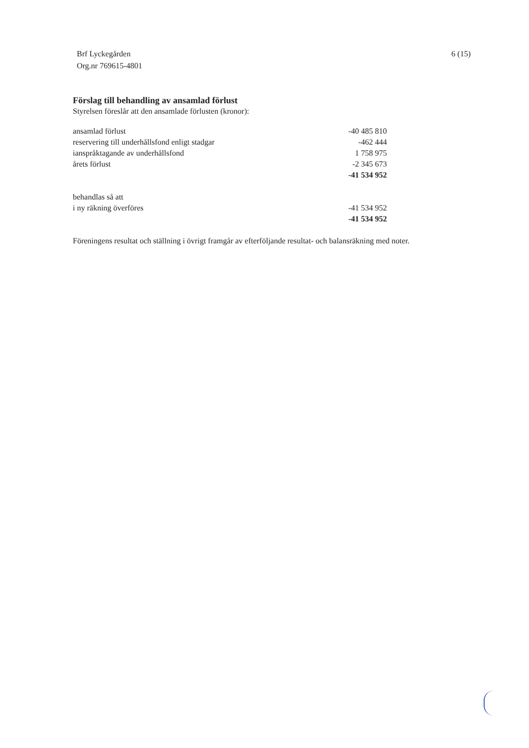Brf Lyckegården
Org.nr 769615-4801
6 (15)
Förslag till behandling av ansamlad förlust
Styrelsen föreslår att den ansamlade förlusten (kronor):
| ansamlad förlust | -40 485 810 |
| reservering till underhållsfond enligt stadgar | -462 444 |
| ianspråktagande av underhållsfond | 1 758 975 |
| årets förlust | -2 345 673 |
| | -41 534 952 |
| behandlas så att | |
| i ny räkning överföres | -41 534 952 |
| | -41 534 952 |
Föreningens resultat och ställning i övrigt framgår av efterföljande resultat- och balansräkning med noter.